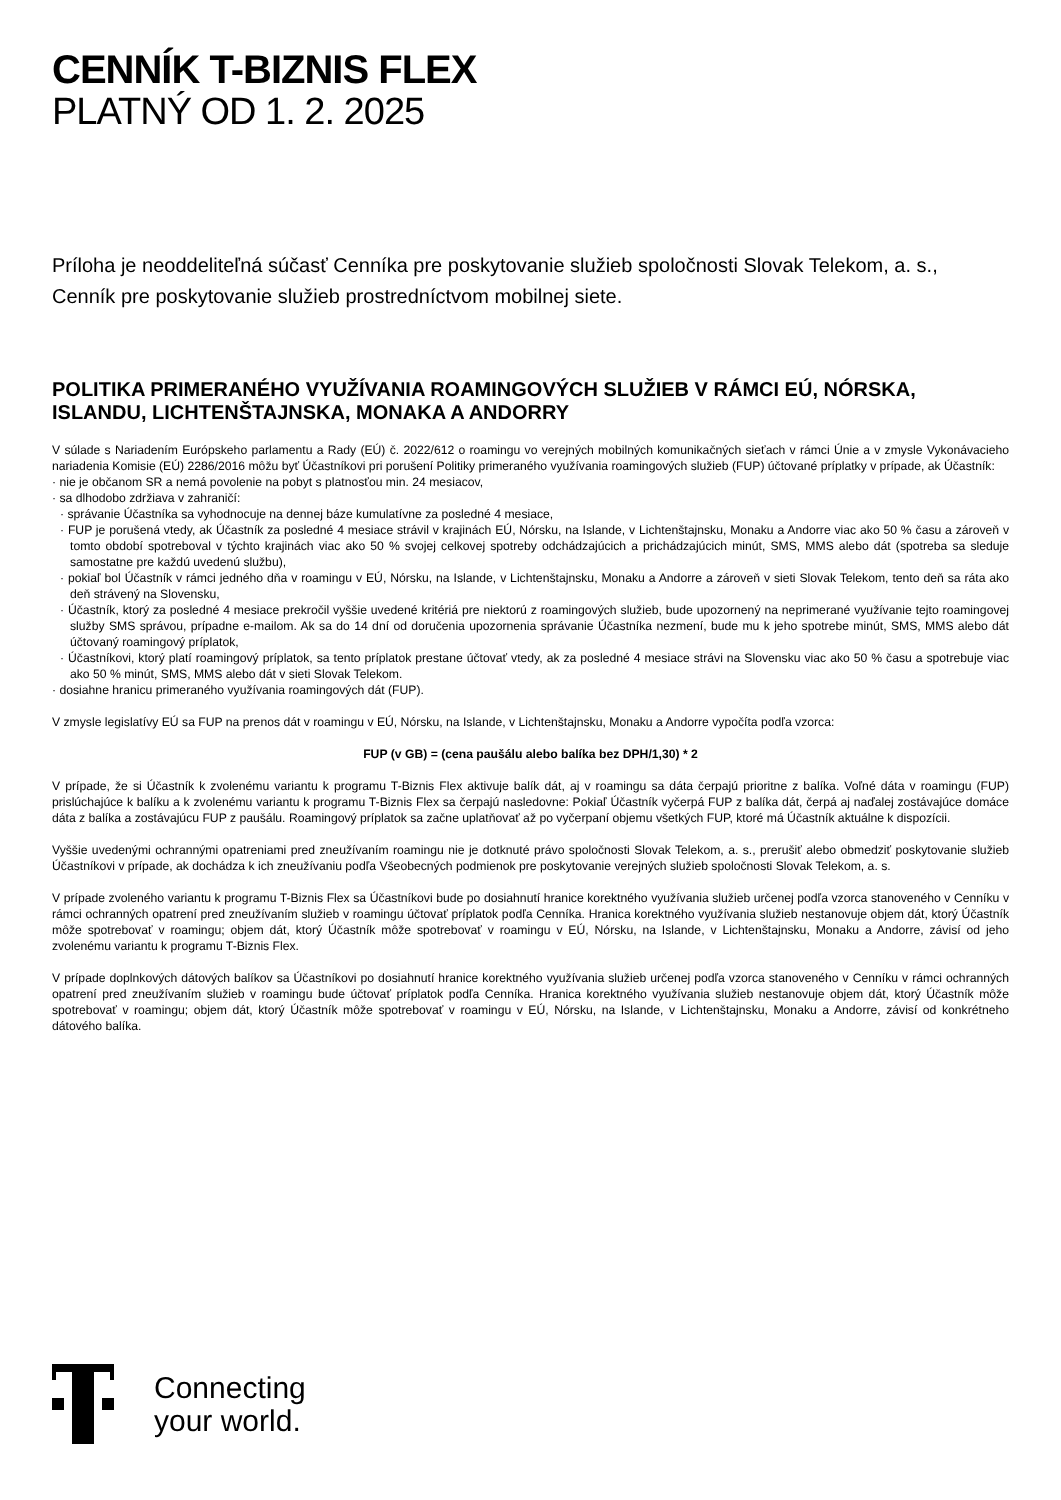CENNÍK T-BIZNIS FLEX
PLATNÝ OD 1. 2. 2025
Príloha je neoddeliteľná súčasť Cenníka pre poskytovanie služieb spoločnosti Slovak Telekom, a. s.,
Cenník pre poskytovanie služieb prostredníctvom mobilnej siete.
POLITIKA PRIMERANÉHO VYUŽÍVANIA ROAMINGOVÝCH SLUŽIEB V RÁMCI EÚ, NÓRSKA, ISLANDU, LICHTENŠTAJNSKA, MONAKA A ANDORRY
V súlade s Nariadením Európskeho parlamentu a Rady (EÚ) č. 2022/612 o roamingu vo verejných mobilných komunikačných sieťach v rámci Únie a v zmysle Vykonávacieho nariadenia Komisie (EÚ) 2286/2016 môžu byť Účastníkovi pri porušení Politiky primeraného využívania roamingových služieb (FUP) účtované príplatky v prípade, ak Účastník:
· nie je občanom SR a nemá povolenie na pobyt s platnosťou min. 24 mesiacov,
· sa dlhodobo zdržiava v zahraničí:
· správanie Účastníka sa vyhodnocuje na dennej báze kumulatívne za posledné 4 mesiace,
· FUP je porušená vtedy, ak Účastník za posledné 4 mesiace strávil v krajinách EÚ, Nórsku, na Islande, v Lichtenštajnsku, Monaku a Andorre viac ako 50 % času a zároveň v tomto období spotreboval v týchto krajinách viac ako 50 % svojej celkovej spotreby odchádzajúcich a prichádzajúcich minút, SMS, MMS alebo dát (spotreba sa sleduje samostatne pre každú uvedenú službu),
· pokiaľ bol Účastník v rámci jedného dňa v roamingu v EÚ, Nórsku, na Islande, v Lichtenštajnsku, Monaku a Andorre a zároveň v sieti Slovak Telekom, tento deň sa ráta ako deň strávený na Slovensku,
· Účastník, ktorý za posledné 4 mesiace prekročil vyššie uvedené kritériá pre niektorú z roamingových služieb, bude upozornený na neprimerané využívanie tejto roamingovej služby SMS správou, prípadne e-mailom. Ak sa do 14 dní od doručenia upozornenia správanie Účastníka nezmení, bude mu k jeho spotrebe minút, SMS, MMS alebo dát účtovaný roamingový príplatok,
· Účastníkovi, ktorý platí roamingový príplatok, sa tento príplatok prestane účtovať vtedy, ak za posledné 4 mesiace strávi na Slovensku viac ako 50 % času a spotrebuje viac ako 50 % minút, SMS, MMS alebo dát v sieti Slovak Telekom.
· dosiahne hranicu primeraného využívania roamingových dát (FUP).
V zmysle legislatívy EÚ sa FUP na prenos dát v roamingu v EÚ, Nórsku, na Islande, v Lichtenštajnsku, Monaku a Andorre vypočíta podľa vzorca:
FUP (v GB) = (cena paušálu alebo balíka bez DPH/1,30) * 2
V prípade, že si Účastník k zvolenému variantu k programu T-Biznis Flex aktivuje balík dát, aj v roamingu sa dáta čerpajú prioritne z balíka. Voľné dáta v roamingu (FUP) prislúchajúce k balíku a k zvolenému variantu k programu T-Biznis Flex sa čerpajú nasledovne: Pokiaľ Účastník vyčerpá FUP z balíka dát, čerpá aj naďalej zostávajúce domáce dáta z balíka a zostávajúcu FUP z paušálu. Roamingový príplatok sa začne uplatňovať až po vyčerpaní objemu všetkých FUP, ktoré má Účastník aktuálne k dispozícii.
Vyššie uvedenými ochrannými opatreniami pred zneužívaním roamingu nie je dotknuté právo spoločnosti Slovak Telekom, a. s., prerušiť alebo obmedziť poskytovanie služieb Účastníkovi v prípade, ak dochádza k ich zneužívaniu podľa Všeobecných podmienok pre poskytovanie verejných služieb spoločnosti Slovak Telekom, a. s.
V prípade zvoleného variantu k programu T-Biznis Flex sa Účastníkovi bude po dosiahnutí hranice korektného využívania služieb určenej podľa vzorca stanoveného v Cenníku v rámci ochranných opatrení pred zneužívaním služieb v roamingu účtovať príplatok podľa Cenníka. Hranica korektného využívania služieb nestanovuje objem dát, ktorý Účastník môže spotrebovať v roamingu; objem dát, ktorý Účastník môže spotrebovať v roamingu v EÚ, Nórsku, na Islande, v Lichtenštajnsku, Monaku a Andorre, závisí od jeho zvolenému variantu k programu T-Biznis Flex.
V prípade doplnkových dátových balíkov sa Účastníkovi po dosiahnutí hranice korektného využívania služieb určenej podľa vzorca stanoveného v Cenníku v rámci ochranných opatrení pred zneužívaním služieb v roamingu bude účtovať príplatok podľa Cenníka. Hranica korektného využívania služieb nestanovuje objem dát, ktorý Účastník môže spotrebovať v roamingu; objem dát, ktorý Účastník môže spotrebovať v roamingu v EÚ, Nórsku, na Islande, v Lichtenštajnsku, Monaku a Andorre, závisí od konkrétneho dátového balíka.
Connecting
your world.